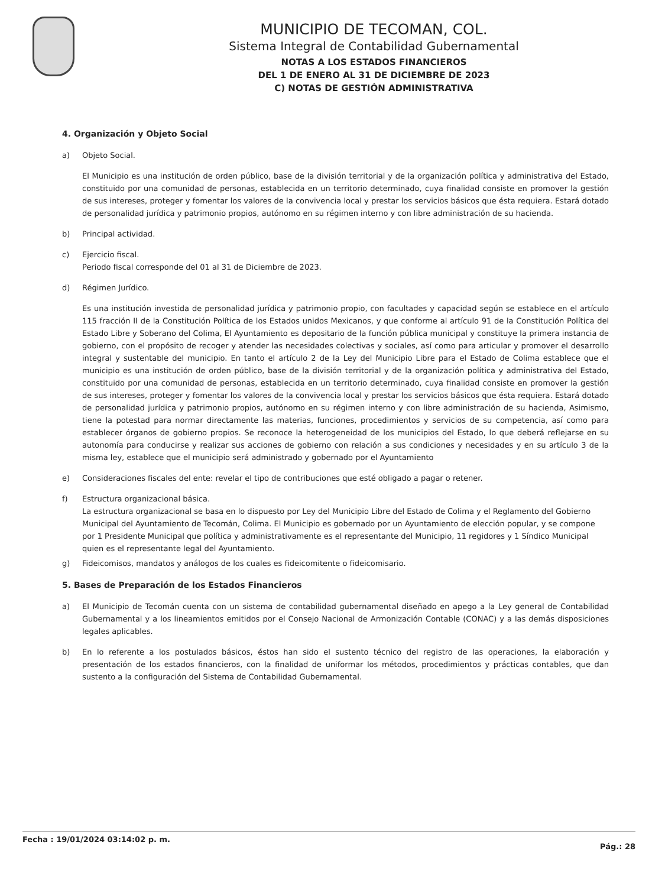MUNICIPIO DE TECOMAN, COL.
Sistema Integral de Contabilidad Gubernamental
NOTAS A LOS ESTADOS FINANCIEROS
DEL 1 DE ENERO AL 31 DE DICIEMBRE DE 2023
C) NOTAS DE GESTIÓN ADMINISTRATIVA
4. Organización y Objeto Social
a) Objeto Social.
El Municipio es una institución de orden público, base de la división territorial y de la organización política y administrativa del Estado, constituido por una comunidad de personas, establecida en un territorio determinado, cuya finalidad consiste en promover la gestión de sus intereses, proteger y fomentar los valores de la convivencia local y prestar los servicios básicos que ésta requiera. Estará dotado de personalidad jurídica y patrimonio propios, autónomo en su régimen interno y con libre administración de su hacienda.
b) Principal actividad.
c) Ejercicio fiscal.
Periodo fiscal corresponde del 01 al 31 de Diciembre de 2023.
d) Régimen Jurídico.
Es una institución investida de personalidad jurídica y patrimonio propio, con facultades y capacidad según se establece en el artículo 115 fracción II de la Constitución Política de los Estados unidos Mexicanos, y que conforme al artículo 91 de la Constitución Política del Estado Libre y Soberano del Colima, El Ayuntamiento es depositario de la función pública municipal y constituye la primera instancia de gobierno, con el propósito de recoger y atender las necesidades colectivas y sociales, así como para articular y promover el desarrollo integral y sustentable del municipio. En tanto el artículo 2 de la Ley del Municipio Libre para el Estado de Colima establece que el municipio es una institución de orden público, base de la división territorial y de la organización política y administrativa del Estado, constituido por una comunidad de personas, establecida en un territorio determinado, cuya finalidad consiste en promover la gestión de sus intereses, proteger y fomentar los valores de la convivencia local y prestar los servicios básicos que ésta requiera. Estará dotado de personalidad jurídica y patrimonio propios, autónomo en su régimen interno y con libre administración de su hacienda, Asimismo, tiene la potestad para normar directamente las materias, funciones, procedimientos y servicios de su competencia, así como para establecer órganos de gobierno propios. Se reconoce la heterogeneidad de los municipios del Estado, lo que deberá reflejarse en su autonomía para conducirse y realizar sus acciones de gobierno con relación a sus condiciones y necesidades y en su artículo 3 de la misma ley, establece que el municipio será administrado y gobernado por el Ayuntamiento
e) Consideraciones fiscales del ente: revelar el tipo de contribuciones que esté obligado a pagar o retener.
f) Estructura organizacional básica.
La estructura organizacional se basa en lo dispuesto por Ley del Municipio Libre del Estado de Colima y el Reglamento del Gobierno Municipal del Ayuntamiento de Tecomán, Colima. El Municipio es gobernado por un Ayuntamiento de elección popular, y se compone por 1 Presidente Municipal que política y administrativamente es el representante del Municipio, 11 regidores y 1 Síndico Municipal quien es el representante legal del Ayuntamiento.
g) Fideicomisos, mandatos y análogos de los cuales es fideicomitente o fideicomisario.
5. Bases de Preparación de los Estados Financieros
a) El Municipio de Tecomán cuenta con un sistema de contabilidad gubernamental diseñado en apego a la Ley general de Contabilidad Gubernamental y a los lineamientos emitidos por el Consejo Nacional de Armonización Contable (CONAC) y a las demás disposiciones legales aplicables.
b) En lo referente a los postulados básicos, éstos han sido el sustento técnico del registro de las operaciones, la elaboración y presentación de los estados financieros, con la finalidad de uniformar los métodos, procedimientos y prácticas contables, que dan sustento a la configuración del Sistema de Contabilidad Gubernamental.
Fecha : 19/01/2024 03:14:02 p. m. Pág.: 28